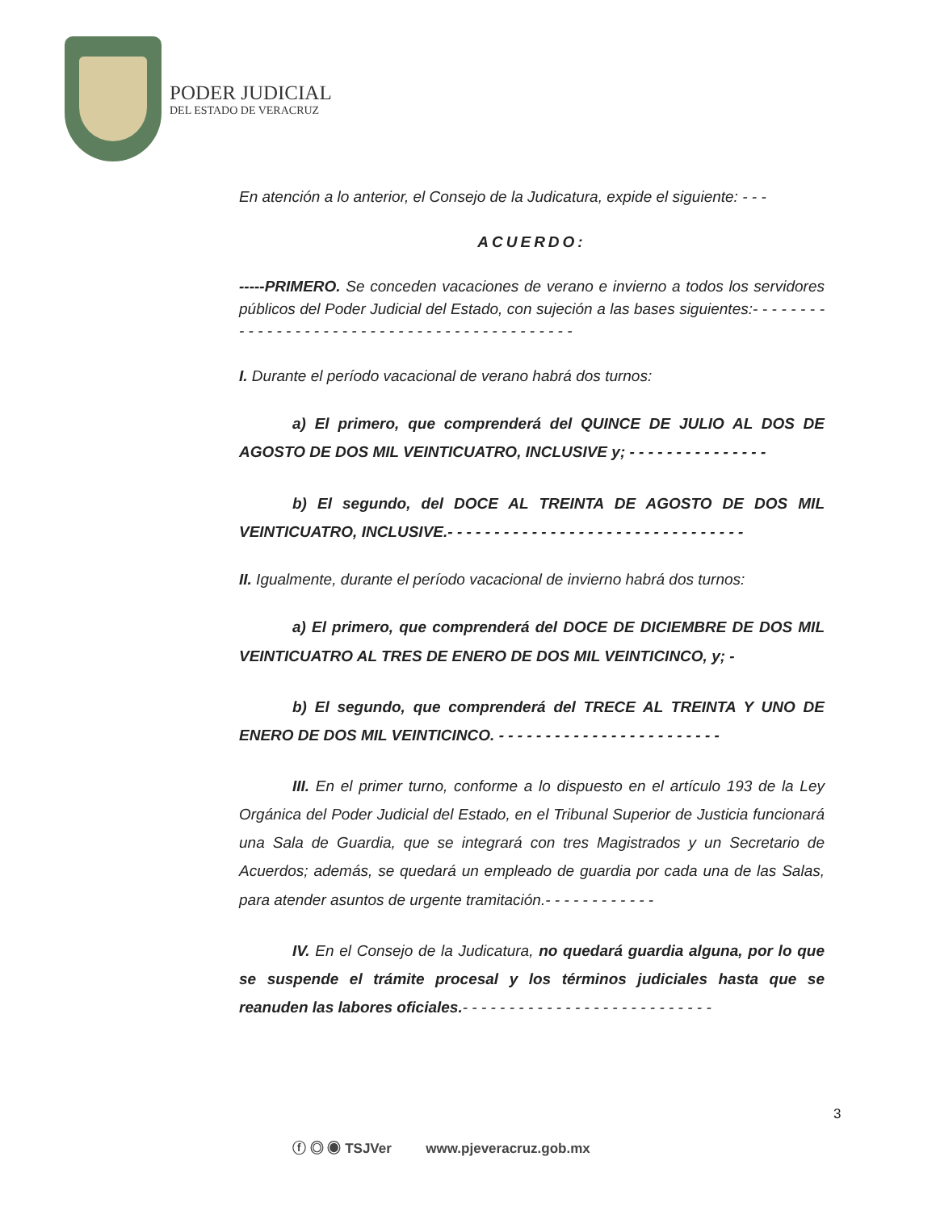PODER JUDICIAL
DEL ESTADO DE VERACRUZ
En atención a lo anterior, el Consejo de la Judicatura, expide el siguiente: - - -
ACUERDO:
-----PRIMERO. Se conceden vacaciones de verano e invierno a todos los servidores públicos del Poder Judicial del Estado, con sujeción a las bases siguientes:- - - - - - - - - - - - - - - - - - - - - - - - - - - - - - - - - - - - - - - - - - - -
I. Durante el período vacacional de verano habrá dos turnos:
a) El primero, que comprenderá del QUINCE DE JULIO AL DOS DE AGOSTO DE DOS MIL VEINTICUATRO, INCLUSIVE y; - - - - - - - - - - - - - - -
b) El segundo, del DOCE AL TREINTA DE AGOSTO DE DOS MIL VEINTICUATRO, INCLUSIVE.- - - - - - - - - - - - - - - - - - - - - - - - - - - - - - - -
II. Igualmente, durante el período vacacional de invierno habrá dos turnos:
a) El primero, que comprenderá del DOCE DE DICIEMBRE DE DOS MIL VEINTICUATRO AL TRES DE ENERO DE DOS MIL VEINTICINCO, y; -
b) El segundo, que comprenderá del TRECE AL TREINTA Y UNO DE ENERO DE DOS MIL VEINTICINCO. - - - - - - - - - - - - - - - - - - - - - - - -
III. En el primer turno, conforme a lo dispuesto en el artículo 193 de la Ley Orgánica del Poder Judicial del Estado, en el Tribunal Superior de Justicia funcionará una Sala de Guardia, que se integrará con tres Magistrados y un Secretario de Acuerdos; además, se quedará un empleado de guardia por cada una de las Salas, para atender asuntos de urgente tramitación.- - - - - - - - - - - -
IV. En el Consejo de la Judicatura, no quedará guardia alguna, por lo que se suspende el trámite procesal y los términos judiciales hasta que se reanuden las labores oficiales.- - - - - - - - - - - - - - - - - - - - - - - - - - -
3
ⓕ ◎ ◉ TSJVer www.pjeveracruz.gob.mx